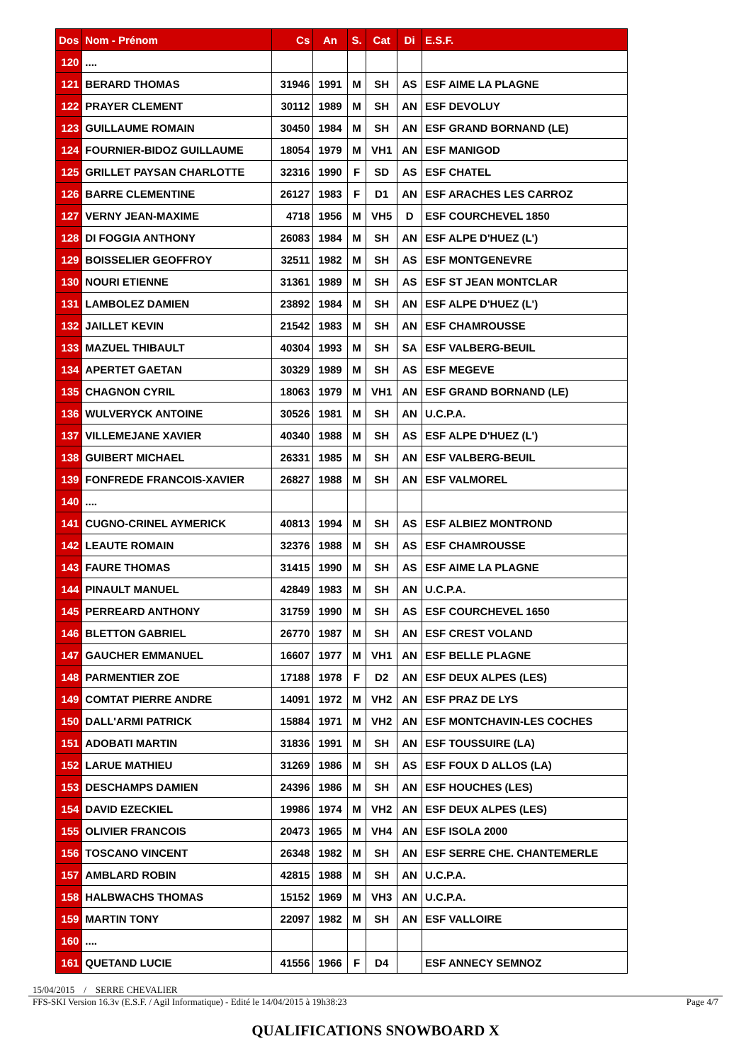| Dos | Nom - Prénom | Cs | An | S. | Cat | Di | E.S.F. |
| --- | --- | --- | --- | --- | --- | --- | --- |
| 120 | .... | | | | | | |
| 121 | BERARD THOMAS | 31946 | 1991 | M | SH | AS | ESF AIME LA PLAGNE |
| 122 | PRAYER CLEMENT | 30112 | 1989 | M | SH | AN | ESF DEVOLUY |
| 123 | GUILLAUME ROMAIN | 30450 | 1984 | M | SH | AN | ESF GRAND BORNAND (LE) |
| 124 | FOURNIER-BIDOZ GUILLAUME | 18054 | 1979 | M | VH1 | AN | ESF MANIGOD |
| 125 | GRILLET PAYSAN CHARLOTTE | 32316 | 1990 | F | SD | AS | ESF CHATEL |
| 126 | BARRE CLEMENTINE | 26127 | 1983 | F | D1 | AN | ESF ARACHES LES CARROZ |
| 127 | VERNY JEAN-MAXIME | 4718 | 1956 | M | VH5 | D | ESF COURCHEVEL 1850 |
| 128 | DI FOGGIA ANTHONY | 26083 | 1984 | M | SH | AN | ESF ALPE D'HUEZ (L') |
| 129 | BOISSELIER GEOFFROY | 32511 | 1982 | M | SH | AS | ESF MONTGENEVRE |
| 130 | NOURI ETIENNE | 31361 | 1989 | M | SH | AS | ESF ST JEAN MONTCLAR |
| 131 | LAMBOLEZ DAMIEN | 23892 | 1984 | M | SH | AN | ESF ALPE D'HUEZ (L') |
| 132 | JAILLET KEVIN | 21542 | 1983 | M | SH | AN | ESF CHAMROUSSE |
| 133 | MAZUEL THIBAULT | 40304 | 1993 | M | SH | SA | ESF VALBERG-BEUIL |
| 134 | APERTET GAETAN | 30329 | 1989 | M | SH | AS | ESF MEGEVE |
| 135 | CHAGNON CYRIL | 18063 | 1979 | M | VH1 | AN | ESF GRAND BORNAND (LE) |
| 136 | WULVERYCK ANTOINE | 30526 | 1981 | M | SH | AN | U.C.P.A. |
| 137 | VILLEMEJANE XAVIER | 40340 | 1988 | M | SH | AS | ESF ALPE D'HUEZ (L') |
| 138 | GUIBERT MICHAEL | 26331 | 1985 | M | SH | AN | ESF VALBERG-BEUIL |
| 139 | FONFREDE FRANCOIS-XAVIER | 26827 | 1988 | M | SH | AN | ESF VALMOREL |
| 140 | .... | | | | | | |
| 141 | CUGNO-CRINEL AYMERICK | 40813 | 1994 | M | SH | AS | ESF ALBIEZ MONTROND |
| 142 | LEAUTE ROMAIN | 32376 | 1988 | M | SH | AS | ESF CHAMROUSSE |
| 143 | FAURE THOMAS | 31415 | 1990 | M | SH | AS | ESF AIME LA PLAGNE |
| 144 | PINAULT MANUEL | 42849 | 1983 | M | SH | AN | U.C.P.A. |
| 145 | PERREARD ANTHONY | 31759 | 1990 | M | SH | AS | ESF COURCHEVEL 1650 |
| 146 | BLETTON GABRIEL | 26770 | 1987 | M | SH | AN | ESF CREST VOLAND |
| 147 | GAUCHER EMMANUEL | 16607 | 1977 | M | VH1 | AN | ESF BELLE PLAGNE |
| 148 | PARMENTIER ZOE | 17188 | 1978 | F | D2 | AN | ESF DEUX ALPES (LES) |
| 149 | COMTAT PIERRE ANDRE | 14091 | 1972 | M | VH2 | AN | ESF PRAZ DE LYS |
| 150 | DALL'ARMI PATRICK | 15884 | 1971 | M | VH2 | AN | ESF MONTCHAVIN-LES COCHES |
| 151 | ADOBATI MARTIN | 31836 | 1991 | M | SH | AN | ESF TOUSSUIRE (LA) |
| 152 | LARUE MATHIEU | 31269 | 1986 | M | SH | AS | ESF FOUX D ALLOS (LA) |
| 153 | DESCHAMPS DAMIEN | 24396 | 1986 | M | SH | AN | ESF HOUCHES (LES) |
| 154 | DAVID EZECKIEL | 19986 | 1974 | M | VH2 | AN | ESF DEUX ALPES (LES) |
| 155 | OLIVIER FRANCOIS | 20473 | 1965 | M | VH4 | AN | ESF ISOLA 2000 |
| 156 | TOSCANO VINCENT | 26348 | 1982 | M | SH | AN | ESF SERRE CHE. CHANTEMERLE |
| 157 | AMBLARD ROBIN | 42815 | 1988 | M | SH | AN | U.C.P.A. |
| 158 | HALBWACHS THOMAS | 15152 | 1969 | M | VH3 | AN | U.C.P.A. |
| 159 | MARTIN TONY | 22097 | 1982 | M | SH | AN | ESF VALLOIRE |
| 160 | .... | | | | | | |
| 161 | QUETAND LUCIE | 41556 | 1966 | F | D4 | | ESF ANNECY SEMNOZ |
15/04/2015 / SERRE CHEVALIER
FFS-SKI Version 16.3v (E.S.F. / Agil Informatique) - Edité le 14/04/2015 à 19h38:23 Page 4/7
QUALIFICATIONS SNOWBOARD X